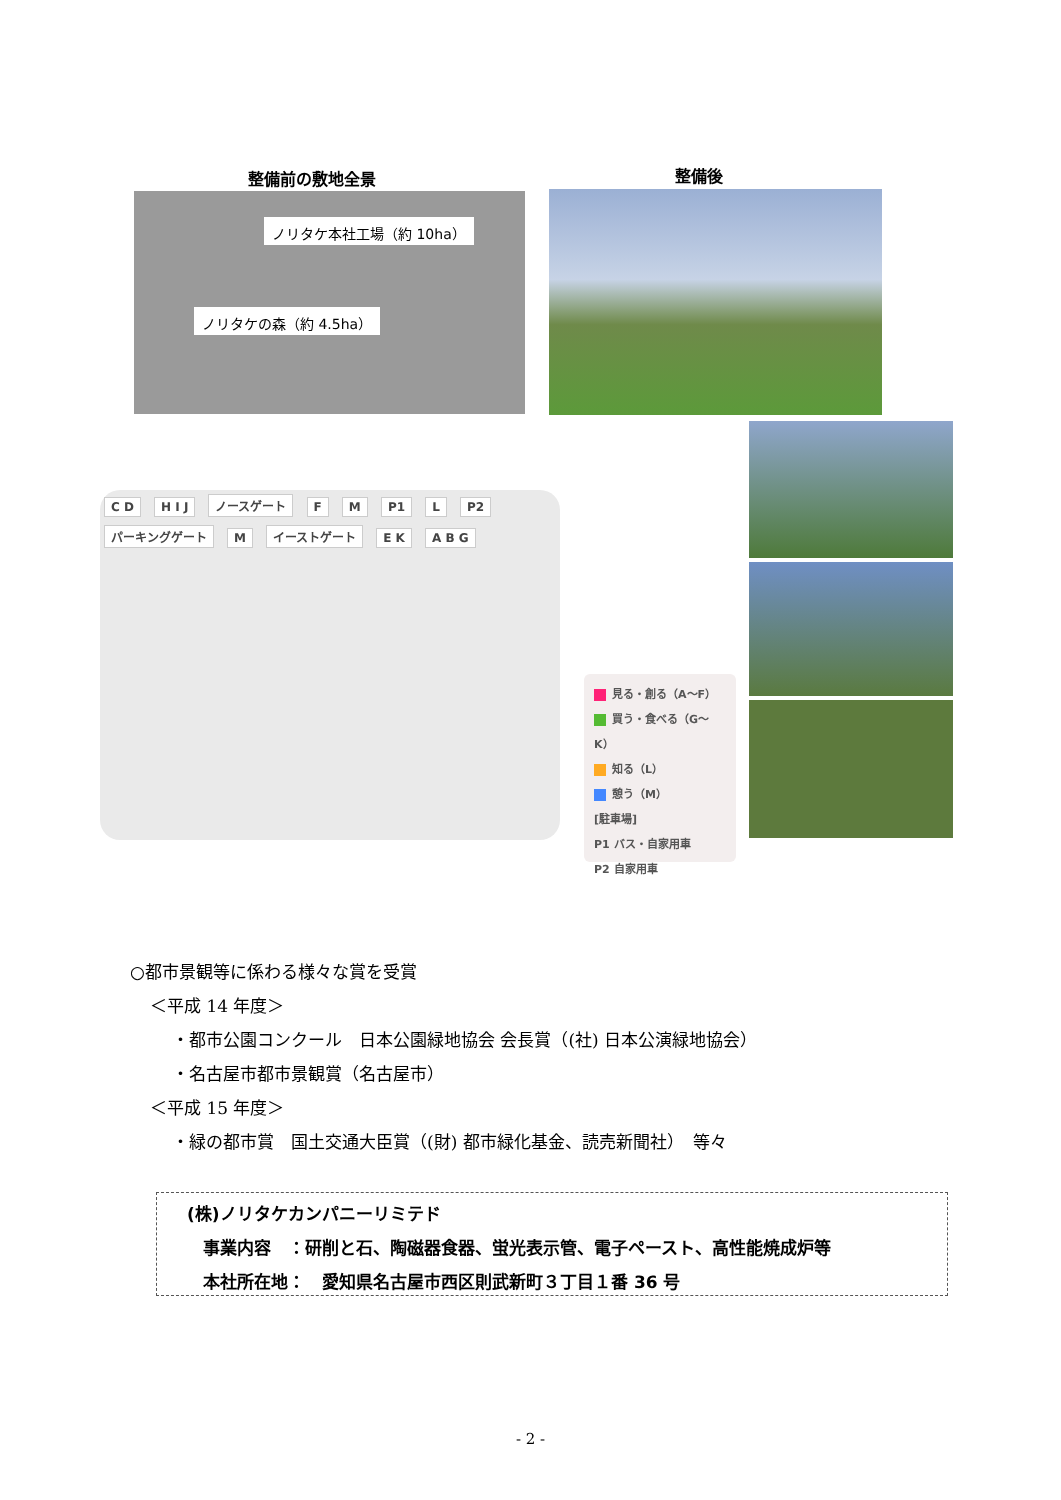整備前の敷地全景 整備後
ノリタケ本社工場（約 10ha）
ノリタケの森（約 4.5ha）
C D H I J ノースゲート F M P1 L P2 パーキングゲート M イーストゲート E K A B G
見る・創る（A〜F）
買う・食べる（G〜K）
知る（L）
憩う（M）
[駐車場]
P1 バス・自家用車
P2 自家用車
○都市景観等に係わる様々な賞を受賞
＜平成 14 年度＞
・都市公園コンクール　日本公園緑地協会 会長賞（(社) 日本公演緑地協会）
・名古屋市都市景観賞（名古屋市）
＜平成 15 年度＞
・緑の都市賞　国土交通大臣賞（(財) 都市緑化基金、読売新聞社）　等々
(株)ノリタケカンパニーリミテド
事業内容　：研削と石、陶磁器食器、蛍光表示管、電子ペースト、高性能焼成炉等
本社所在地：　愛知県名古屋市西区則武新町３丁目１番 36 号
- 2 -